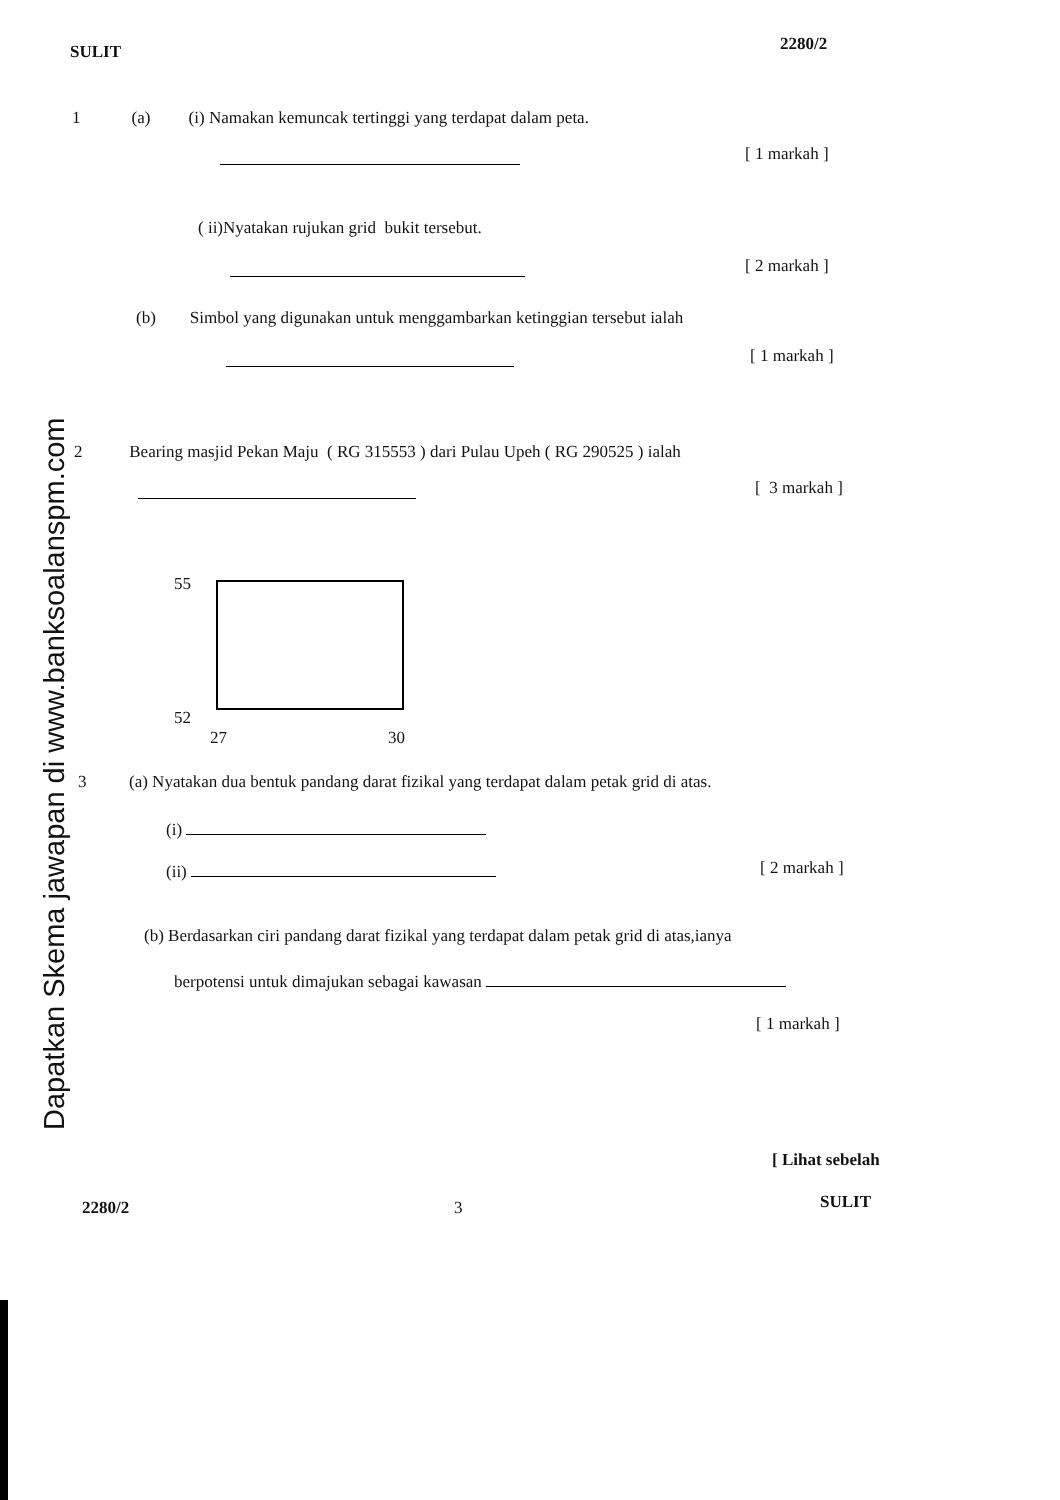SULIT 2280/2
1 (a) (i) Namakan kemuncak tertinggi yang terdapat dalam peta.
[ 1 markah ]
( ii)Nyatakan rujukan grid bukit tersebut.
[ 2 markah ]
(b) Simbol yang digunakan untuk menggambarkan ketinggian tersebut ialah
[ 1 markah ]
Dapatkan Skema jawapan di www.banksoalanspm.com
2 Bearing masjid Pekan Maju ( RG 315553 ) dari Pulau Upeh ( RG 290525 ) ialah
[ 3 markah ]
55
52
27 30
3 (a) Nyatakan dua bentuk pandang darat fizikal yang terdapat dalam petak grid di atas.
(i)
(ii) [ 2 markah ]
(b) Berdasarkan ciri pandang darat fizikal yang terdapat dalam petak grid di atas,ianya
berpotensi untuk dimajukan sebagai kawasan
[ 1 markah ]
[ Lihat sebelah
2280/2 3 SULIT